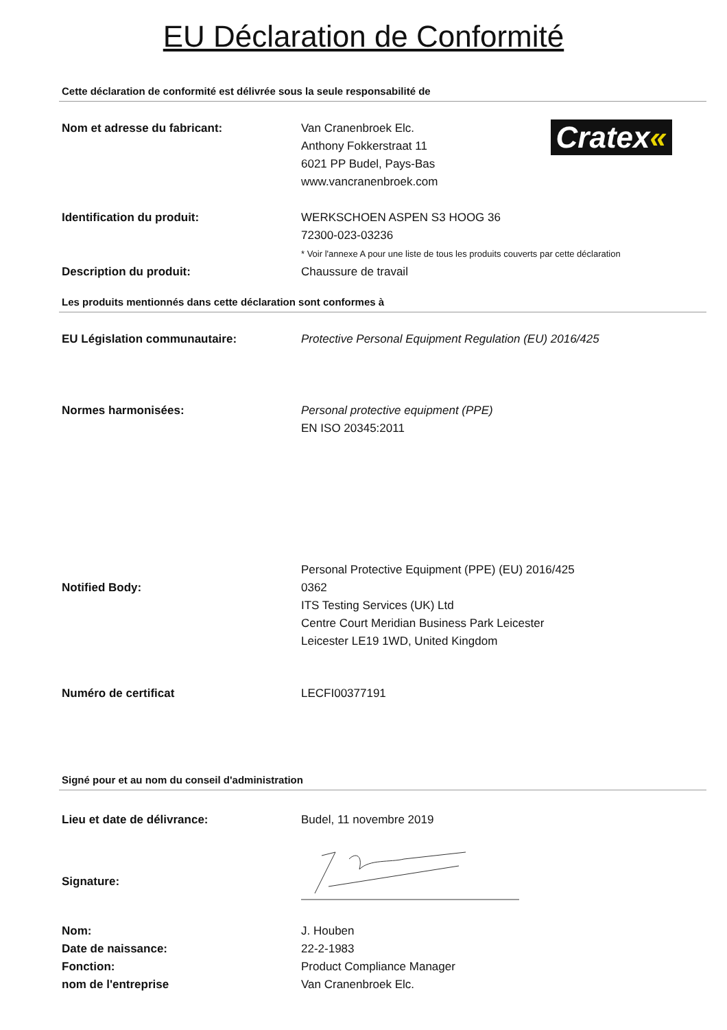EU Déclaration de Conformité
Cette déclaration de conformité est délivrée sous la seule responsabilité de
Nom et adresse du fabricant: Van Cranenbroek Elc.
Anthony Fokkerstraat 11
6021 PP Budel, Pays-Bas
www.vancranenbroek.com
Cratex«
Identification du produit: WERKSCHOEN ASPEN S3 HOOG 36
72300-023-03236
* Voir l'annexe A pour une liste de tous les produits couverts par cette déclaration
Description du produit: Chaussure de travail
Les produits mentionnés dans cette déclaration sont conformes à
EU Législation communautaire: Protective Personal Equipment Regulation (EU) 2016/425
Normes harmonisées: Personal protective equipment (PPE)
EN ISO 20345:2011
Notified Body:
Personal Protective Equipment (PPE) (EU) 2016/425
0362
ITS Testing Services (UK) Ltd
Centre Court Meridian Business Park Leicester
Leicester LE19 1WD, United Kingdom
Numéro de certificat LECFI00377191
Signé pour et au nom du conseil d'administration
Lieu et date de délivrance: Budel, 11 novembre 2019
Signature:
Nom:
Date de naissance:
Fonction:
nom de l'entreprise
J. Houben
22-2-1983
Product Compliance Manager
Van Cranenbroek Elc.